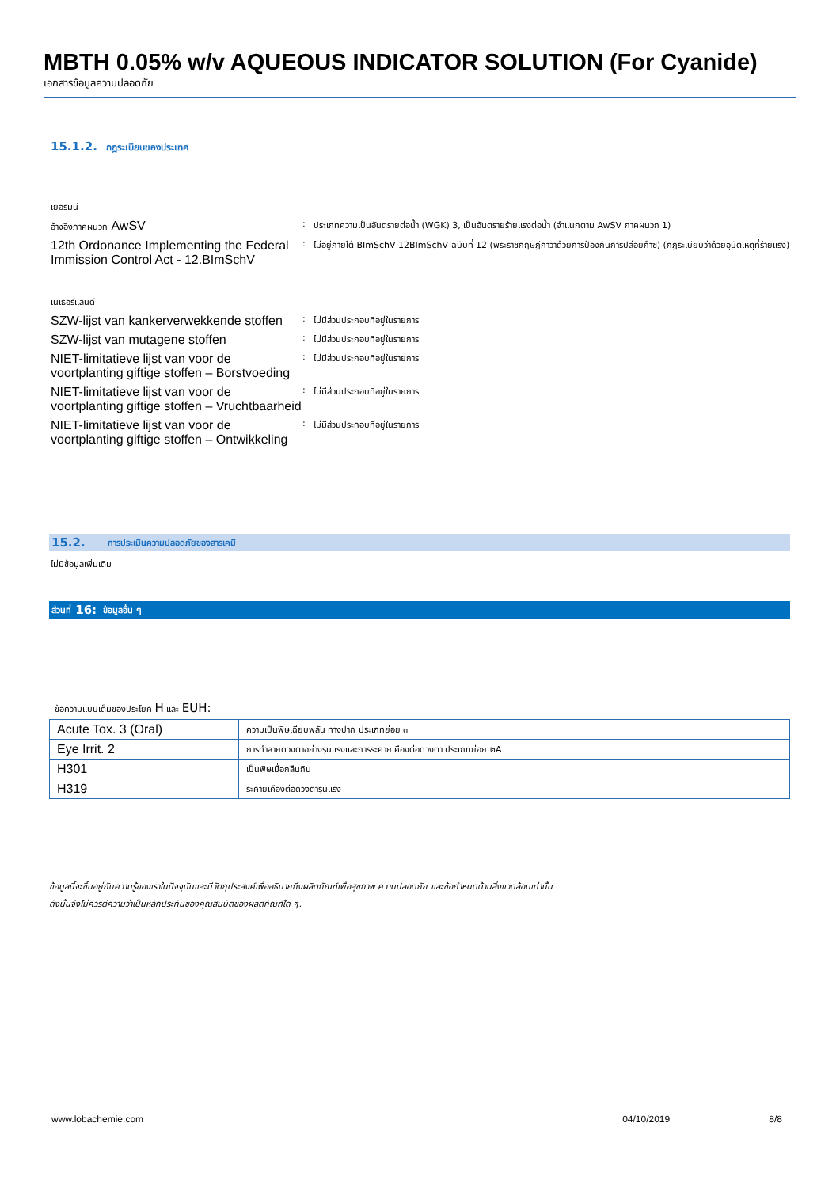MBTH 0.05% w/v AQUEOUS INDICATOR SOLUTION (For Cyanide)
เอกสารข้อมูลความปลอดภัย
15.1.2. กฎระเบียบของประเทศ
เยอรมนี
อ้างอิงภาคผนวก AwSV
: ประเภทความเป็นอันตรายต่อน้ำ (WGK) 3, เป็นอันตรายร้ายแรงต่อน้ำ (จำแนกตาม AwSV ภาคผนวก 1)
12th Ordonance Implementing the Federal Immission Control Act - 12.BImSchV
: ไม่อยู่ภายใต้ BImSchV 12BImSchV ฉบับที่ 12 (พระราชกฤษฎีกาว่าด้วยการป้องกันการปล่อยก๊าซ) (กฎระเบียบว่าด้วยอุบัติเหตุที่ร้ายแรง)
เนเธอร์แลนด์
SZW-lijst van kankerverwekkende stoffen
: ไม่มีส่วนประกอบที่อยู่ในรายการ
SZW-lijst van mutagene stoffen
: ไม่มีส่วนประกอบที่อยู่ในรายการ
NIET-limitatieve lijst van voor de voortplanting giftige stoffen – Borstvoeding
: ไม่มีส่วนประกอบที่อยู่ในรายการ
NIET-limitatieve lijst van voor de voortplanting giftige stoffen – Vruchtbaarheid
: ไม่มีส่วนประกอบที่อยู่ในรายการ
NIET-limitatieve lijst van voor de voortplanting giftige stoffen – Ontwikkeling
: ไม่มีส่วนประกอบที่อยู่ในรายการ
15.2. การประเมินความปลอดภัยของสารเคมี
ไม่มีข้อมูลเพิ่มเติม
ส่วนที่ 16: ข้อมูลอื่น ๆ
ข้อความแบบเต็มของประโยค H และ EUH:
| Acute Tox. 3 (Oral) | ความเป็นพิษเฉียบพลัน ทางปาก ประเภทย่อย ๓ |
| Eye Irrit. 2 | การทำลายดวงตาอย่างรุนแรงและการระคายเคืองต่อดวงตา ประเภทย่อย ๒A |
| H301 | เป็นพิษเมื่อกลืนกิน |
| H319 | ระคายเคืองต่อดวงตารุนแรง |
ข้อมูลนี้จะขึ้นอยู่กับความรู้ของเราในปัจจุบันและมีวัตถุประสงค์เพื่ออธิบายถึงผลิตภัณฑ์เพื่อสุขภาพ ความปลอดภัย และข้อกำหนดด้านสิ่งแวดล้อมเท่านั้น
ดังนั้นจึงไม่ควรตีความว่าเป็นหลักประกันของคุณสมบัติของผลิตภัณฑ์ใด ๆ.
www.lobachemie.com 04/10/2019 8/8